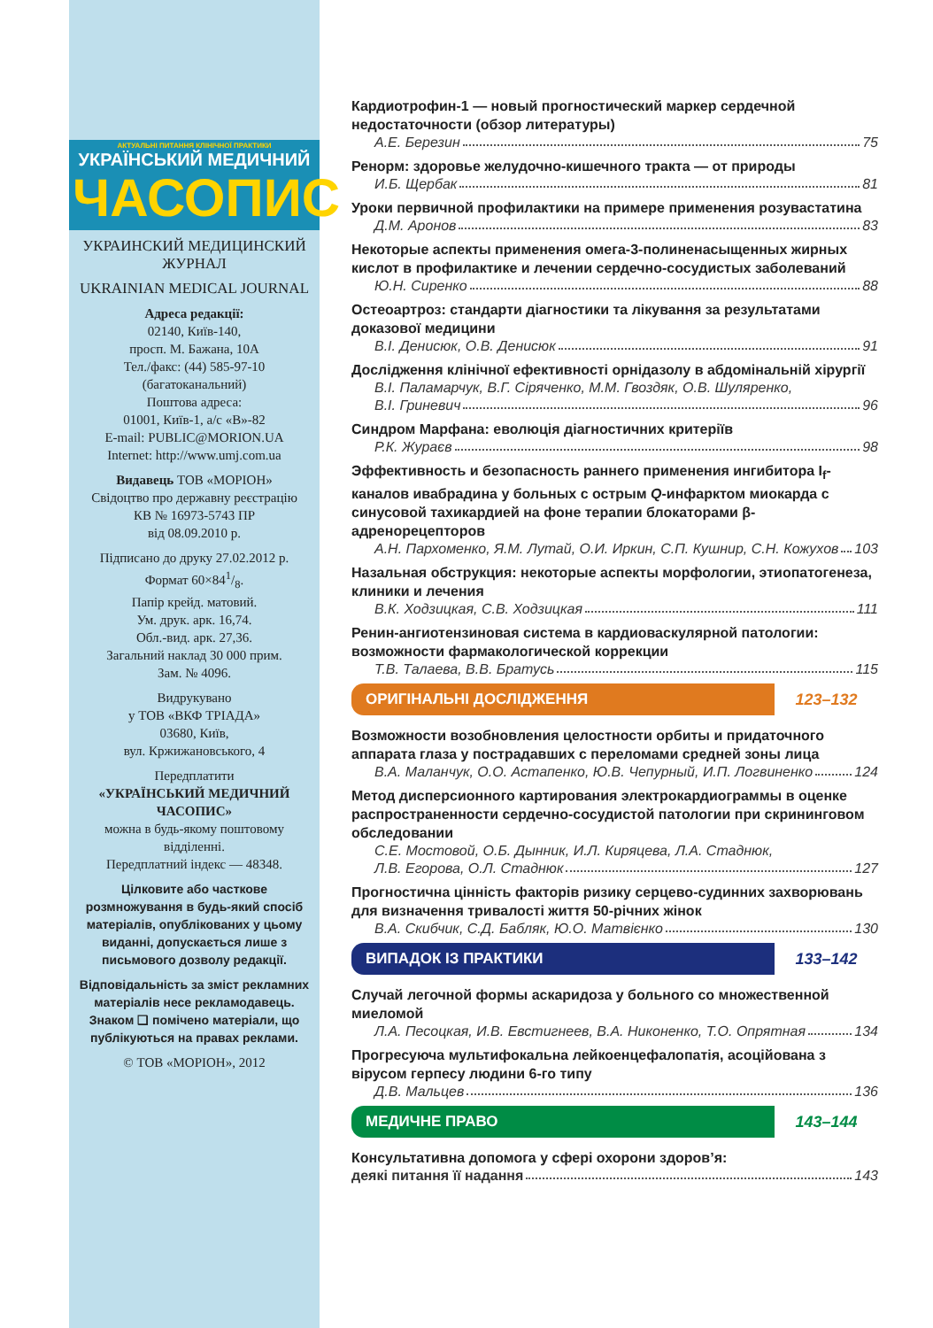АКТУАЛЬНІ ПИТАННЯ КЛІНІЧНОЇ ПРАКТИКИ
УКРАЇНСЬКИЙ МЕДИЧНИЙ
ЧАСОПИС
УКРАИНСКИЙ МЕДИЦИНСКИЙ ЖУРНАЛ
UKRAINIAN MEDICAL JOURNAL
Адреса редакції:
02140, Київ-140,
просп. М. Бажана, 10А
Тел./факс: (44) 585-97-10
(багатоканальний)
Поштова адреса:
01001, Київ-1, а/с «В»-82
E-mail: PUBLIC@MORION.UA
Internet: http://www.umj.com.ua
Видавець ТОВ «МОРІОН»
Свідоцтво про державну реєстрацію
КВ № 16973-5743 ПР
від 08.09.2010 р.
Підписано до друку 27.02.2012 р.
Формат 60×841/8.
Папір крейд. матовий.
Ум. друк. арк. 16,74.
Обл.-вид. арк. 27,36.
Загальний наклад 30 000 прим.
Зам. № 4096.
Видрукувано
у ТОВ «ВКФ ТРІАДА»
03680, Київ,
вул. Кржижановського, 4
Передплатити
«УКРАЇНСЬКИЙ МЕДИЧНИЙ ЧАСОПИС»
можна в будь-якому поштовому відділенні.
Передплатний індекс — 48348.
Цілковите або часткове розмножування в будь-який спосіб матеріалів, опублікованих у цьому виданні, допускається лише з письмового дозволу редакції.
Відповідальність за зміст рекламних матеріалів несе рекламодавець.
Знаком ❑ помічено матеріали, що публікуються на правах реклами.
© ТОВ «МОРІОН», 2012
Кардиотрофин-1 — новый прогностический маркер сердечной недостаточности (обзор литературы)
А.Е. Березин 75
Ренорм: здоровье желудочно-кишечного тракта — от природы
И.Б. Щербак 81
Уроки первичной профилактики на примере применения розувастатина
Д.М. Аронов 83
Некоторые аспекты применения омега-3-полиненасыщенных жирных кислот в профилактике и лечении сердечно-сосудистых заболеваний
Ю.Н. Сиренко 88
Остеоартроз: стандарти діагностики та лікування за результатами доказової медицини
В.І. Денисюк, О.В. Денисюк 91
Дослідження клінічної ефективності орнідазолу в абдомінальній хірургії
В.І. Паламарчук, В.Г. Сіряченко, М.М. Гвоздяк, О.В. Шуляренко,
В.І. Гриневич 96
Синдром Марфана: еволюція діагностичних критеріїв
Р.К. Жураєв 98
Эффективность и безопасность раннего применения ингибитора I<sub>f</sub>-каналов ивабрадина у больных с острым Q-инфарктом миокарда с синусовой тахикардией на фоне терапии блокаторами β-адренорецепторов
А.Н. Пархоменко, Я.М. Лутай, О.И. Иркин, С.П. Кушнир, С.Н. Кожухов 103
Назальная обструкция: некоторые аспекты морфологии, этиопатогенеза, клиники и лечения
В.К. Ходзицкая, С.В. Ходзицкая 111
Ренин-ангиотензиновая система в кардиоваскулярной патологии: возможности фармакологической коррекции
Т.В. Талаева, В.В. Братусь 115
ОРИГІНАЛЬНІ ДОСЛІДЖЕННЯ
123–132
Возможности возобновления целостности орбиты и придаточного аппарата глаза у пострадавших с переломами средней зоны лица
В.А. Маланчук, О.О. Астапенко, Ю.В. Чепурный, И.П. Логвиненко 124
Метод дисперсионного картирования электрокардиограммы в оценке распространенности сердечно-сосудистой патологии при скрининговом обследовании
С.Е. Мостовой, О.Б. Дынник, И.Л. Киряцева, Л.А. Стаднюк,
Л.В. Егорова, О.Л. Стаднюк 127
Прогностична цінність факторів ризику серцево-судинних захворювань для визначення тривалості життя 50-річних жінок
В.А. Скибчик, С.Д. Бабляк, Ю.О. Матвієнко 130
ВИПАДОК ІЗ ПРАКТИКИ
133–142
Случай легочной формы аскаридоза у больного со множественной миеломой
Л.А. Песоцкая, И.В. Евстигнеев, В.А. Никоненко, Т.О. Опрятная 134
Прогресуюча мультифокальна лейкоенцефалопатія, асоційована з вірусом герпесу людини 6-го типу
Д.В. Мальцев 136
МЕДИЧНЕ ПРАВО
143–144
Консультативна допомога у сфері охорони здоров’я:
деякі питання її надання 143